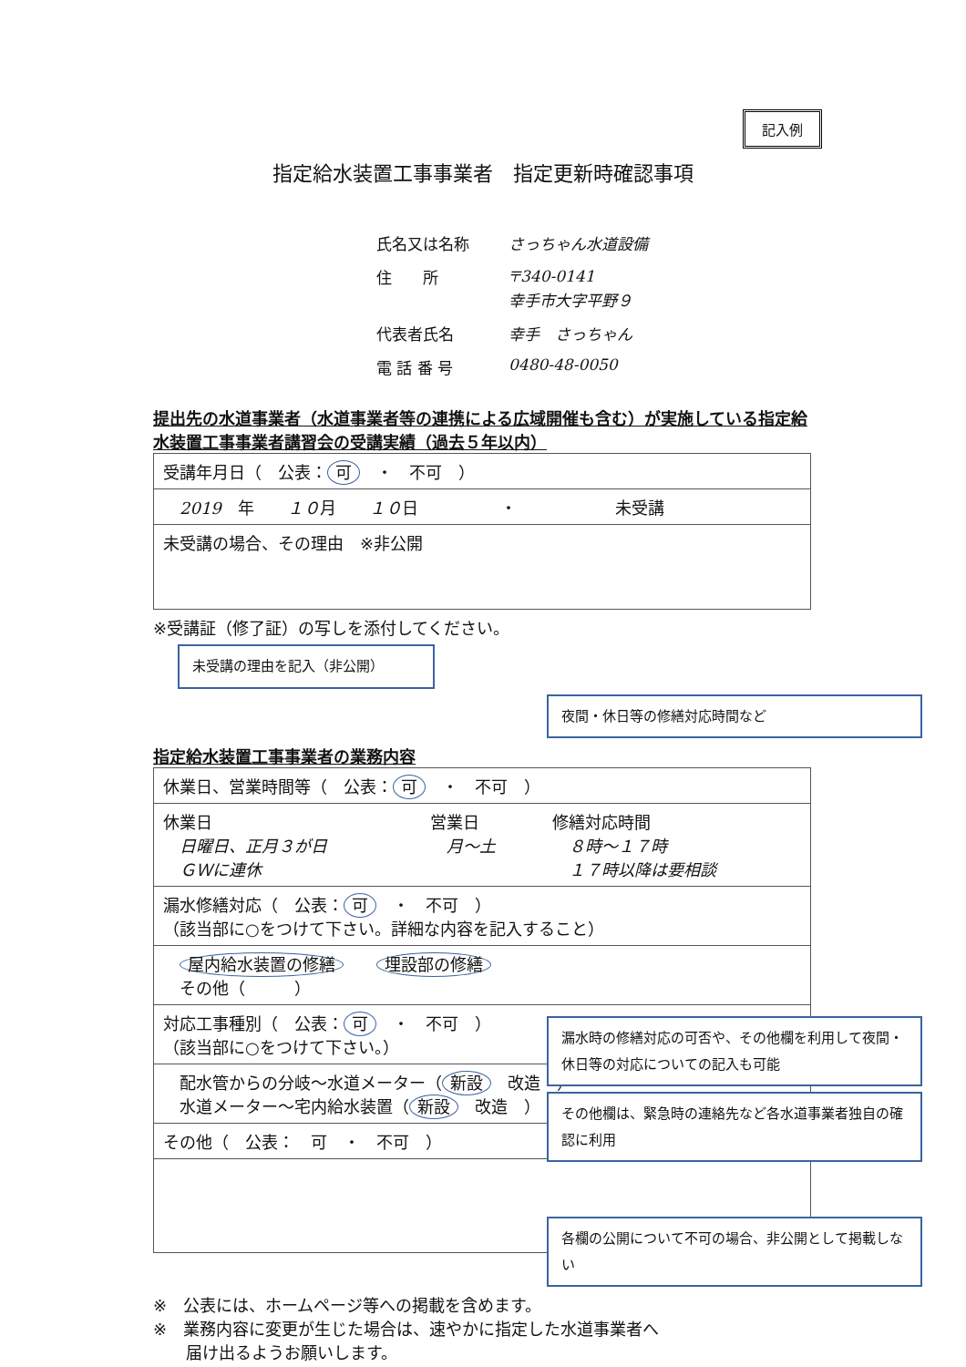記入例
指定給水装置工事事業者　指定更新時確認事項
氏名又は名称 さっちゃん水道設備
住　　所 〒340-0141
幸手市大字平野９
代表者氏名 幸手　さっちゃん
電 話 番 号 0480-48-0050
提出先の水道事業者（水道事業者等の連携による広域開催も含む）が実施している指定給水装置工事事業者講習会の受講実績（過去５年以内）
| 受講年月日（ 公表： 可 ・ 不可 ） |
| 2019 年 １０ 月 １０ 日 ・ 未受講 |
| 未受講の場合、その理由 ※非公開 |
※受講証（修了証）の写しを添付してください。
未受講の理由を記入（非公開）
夜間・休日等の修繕対応時間など
指定給水装置工事事業者の業務内容
| 休業日、営業時間等（ 公表： 可 ・ 不可 ） | | |
| 休業日 日曜日、正月３が日 ＧＷに連休 | 営業日 月～土 | 修繕対応時間 ８時～１７時 １７時以降は要相談 |
| 漏水修繕対応（ 公表： 可 ・ 不可 ） （該当部に○をつけて下さい。詳細な内容を記入すること） | | |
| 屋内給水装置の修繕 埋設部の修繕 その他（ ） | | |
| 対応工事種別（ 公表： 可 ・ 不可 ） （該当部に○をつけて下さい。） | | |
| 配水管からの分岐～水道メーター（ 新設 改造 ） 水道メーター～宅内給水装置（ 新設 改造 ） | | |
| その他（ 公表： 可 ・ 不可 ） | | |
漏水時の修繕対応の可否や、その他欄を利用して夜間・休日等の対応についての記入も可能
その他欄は、緊急時の連絡先など各水道事業者独自の確認に利用
各欄の公開について不可の場合、非公開として掲載しない
※　公表には、ホームページ等への掲載を含めます。
※　業務内容に変更が生じた場合は、速やかに指定した水道事業者へ
　　届け出るようお願いします。